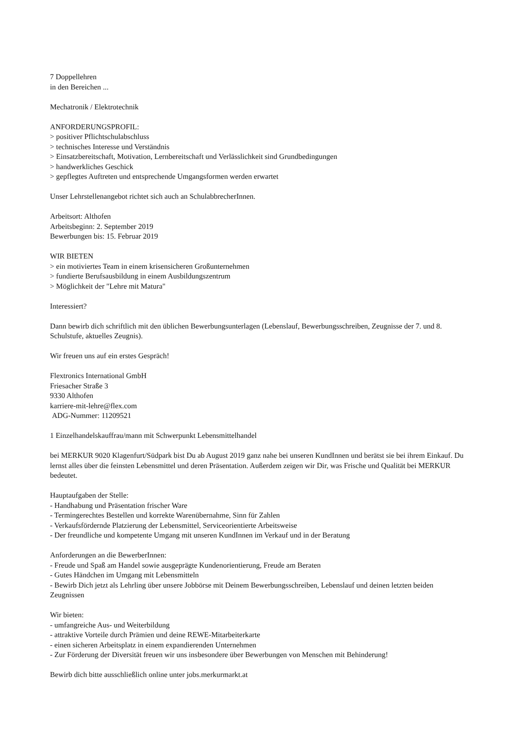7 Doppellehren
in den Bereichen ...
Mechatronik / Elektrotechnik
ANFORDERUNGSPROFIL:
> positiver Pflichtschulabschluss
> technisches Interesse und Verständnis
> Einsatzbereitschaft, Motivation, Lernbereitschaft und Verlässlichkeit sind Grundbedingungen
> handwerkliches Geschick
> gepflegtes Auftreten und entsprechende Umgangsformen werden erwartet
Unser Lehrstellenangebot richtet sich auch an SchulabbrecherInnen.
Arbeitsort: Althofen
Arbeitsbeginn: 2. September 2019
Bewerbungen bis: 15. Februar 2019
WIR BIETEN
> ein motiviertes Team in einem krisensicheren Großunternehmen
> fundierte Berufsausbildung in einem Ausbildungszentrum
> Möglichkeit der "Lehre mit Matura"
Interessiert?
Dann bewirb dich schriftlich mit den üblichen Bewerbungsunterlagen (Lebenslauf, Bewerbungsschreiben, Zeugnisse der 7. und 8. Schulstufe, aktuelles Zeugnis).
Wir freuen uns auf ein erstes Gespräch!
Flextronics International GmbH
Friesacher Straße 3
9330 Althofen
karriere-mit-lehre@flex.com
ADG-Nummer: 11209521
1 Einzelhandelskauffrau/mann mit Schwerpunkt Lebensmittelhandel
bei MERKUR 9020 Klagenfurt/Südpark bist Du ab August 2019 ganz nahe bei unseren KundInnen und berätst sie bei ihrem Einkauf. Du lernst alles über die feinsten Lebensmittel und deren Präsentation. Außerdem zeigen wir Dir, was Frische und Qualität bei MERKUR bedeutet.
Hauptaufgaben der Stelle:
- Handhabung und Präsentation frischer Ware
- Termingerechtes Bestellen und korrekte Warenübernahme, Sinn für Zahlen
- Verkaufsfördernde Platzierung der Lebensmittel, Serviceorientierte Arbeitsweise
- Der freundliche und kompetente Umgang mit unseren KundInnen im Verkauf und in der Beratung
Anforderungen an die BewerberInnen:
- Freude und Spaß am Handel sowie ausgeprägte Kundenorientierung, Freude am Beraten
- Gutes Händchen im Umgang mit Lebensmitteln
- Bewirb Dich jetzt als Lehrling über unsere Jobbörse mit Deinem Bewerbungsschreiben, Lebenslauf und deinen letzten beiden Zeugnissen
Wir bieten:
- umfangreiche Aus- und Weiterbildung
- attraktive Vorteile durch Prämien und deine REWE-Mitarbeiterkarte
- einen sicheren Arbeitsplatz in einem expandierenden Unternehmen
- Zur Förderung der Diversität freuen wir uns insbesondere über Bewerbungen von Menschen mit Behinderung!
Bewirb dich bitte ausschließlich online unter jobs.merkurmarkt.at